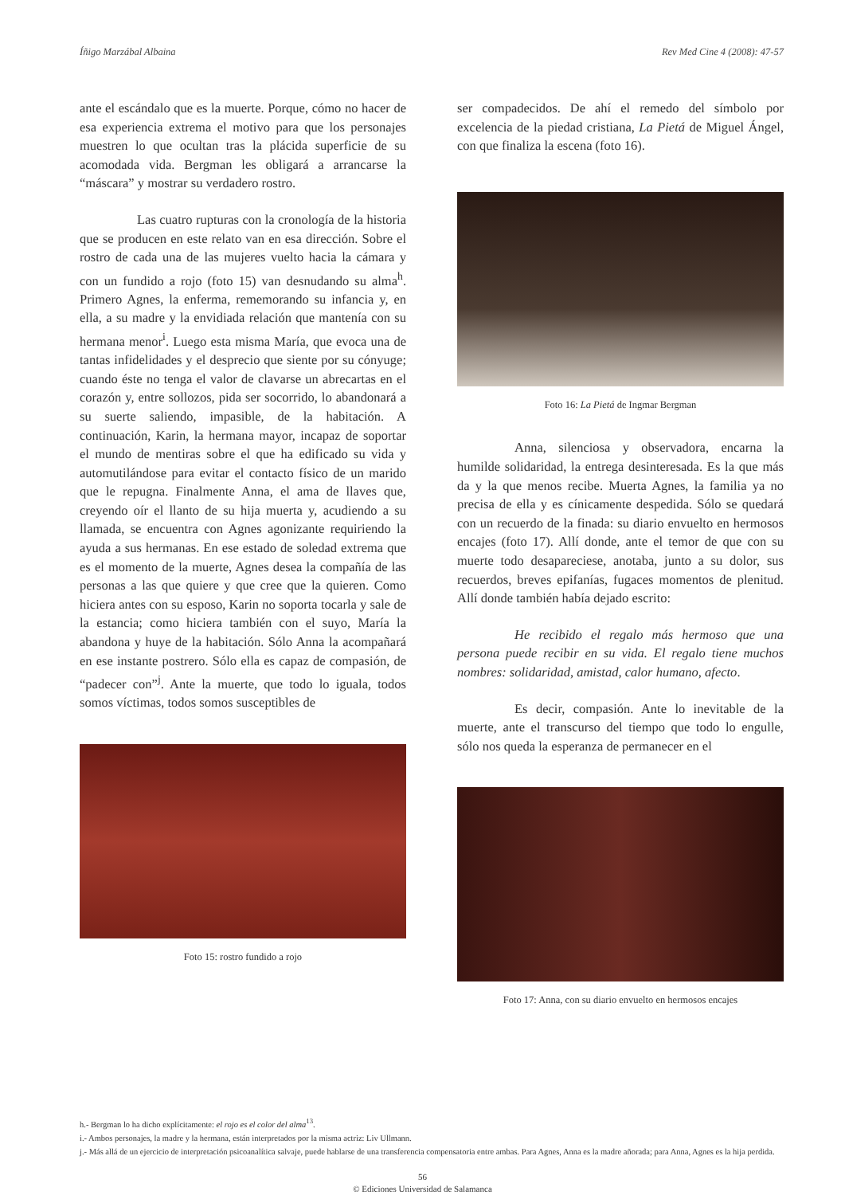Íñigo Marzábal Albaina Rev Med Cine 4 (2008): 47-57
ante el escándalo que es la muerte. Porque, cómo no hacer de esa experiencia extrema el motivo para que los personajes muestren lo que ocultan tras la plácida superficie de su acomodada vida. Bergman les obligará a arrancarse la “máscara” y mostrar su verdadero rostro.
Las cuatro rupturas con la cronología de la historia que se producen en este relato van en esa dirección. Sobre el rostro de cada una de las mujeres vuelto hacia la cámara y con un fundido a rojo (foto 15) van desnudando su alma<sup>h</sup>. Primero Agnes, la enferma, rememorando su infancia y, en ella, a su madre y la envidiada relación que mantenía con su hermana menor<sup>i</sup>. Luego esta misma María, que evoca una de tantas infidelidades y el desprecio que siente por su cónyuge; cuando éste no tenga el valor de clavarse un abrecartas en el corazón y, entre sollozos, pida ser socorrido, lo abandonará a su suerte saliendo, impasible, de la habitación. A continuación, Karin, la hermana mayor, incapaz de soportar el mundo de mentiras sobre el que ha edificado su vida y automutilándose para evitar el contacto físico de un marido que le repugna. Finalmente Anna, el ama de llaves que, creyendo oír el llanto de su hija muerta y, acudiendo a su llamada, se encuentra con Agnes agonizante requiriendo la ayuda a sus hermanas. En ese estado de soledad extrema que es el momento de la muerte, Agnes desea la compañía de las personas a las que quiere y que cree que la quieren. Como hiciera antes con su esposo, Karin no soporta tocarla y sale de la estancia; como hiciera también con el suyo, María la abandona y huye de la habitación. Sólo Anna la acompañará en ese instante postrero. Sólo ella es capaz de compasión, de “padecer con”<sup>j</sup>. Ante la muerte, que todo lo iguala, todos somos víctimas, todos somos susceptibles de
Foto 15: rostro fundido a rojo
ser compadecidos. De ahí el remedo del símbolo por excelencia de la piedad cristiana, La Pietá de Miguel Ángel, con que finaliza la escena (foto 16).
Foto 16: La Pietá de Ingmar Bergman
Anna, silenciosa y observadora, encarna la humilde solidaridad, la entrega desinteresada. Es la que más da y la que menos recibe. Muerta Agnes, la familia ya no precisa de ella y es cínicamente despedida. Sólo se quedará con un recuerdo de la finada: su diario envuelto en hermosos encajes (foto 17). Allí donde, ante el temor de que con su muerte todo desapareciese, anotaba, junto a su dolor, sus recuerdos, breves epifanías, fugaces momentos de plenitud. Allí donde también había dejado escrito:
He recibido el regalo más hermoso que una persona puede recibir en su vida. El regalo tiene muchos nombres: solidaridad, amistad, calor humano, afecto.
Es decir, compasión. Ante lo inevitable de la muerte, ante el transcurso del tiempo que todo lo engulle, sólo nos queda la esperanza de permanecer en el
Foto 17: Anna, con su diario envuelto en hermosos encajes
h.- Bergman lo ha dicho explícitamente: el rojo es el color del alma<sup>13</sup>.
i.- Ambos personajes, la madre y la hermana, están interpretados por la misma actriz: Liv Ullmann.
j.- Más allá de un ejercicio de interpretación psicoanalítica salvaje, puede hablarse de una transferencia compensatoria entre ambas. Para Agnes, Anna es la madre añorada; para Anna, Agnes es la hija perdida.
56
© Ediciones Universidad de Salamanca